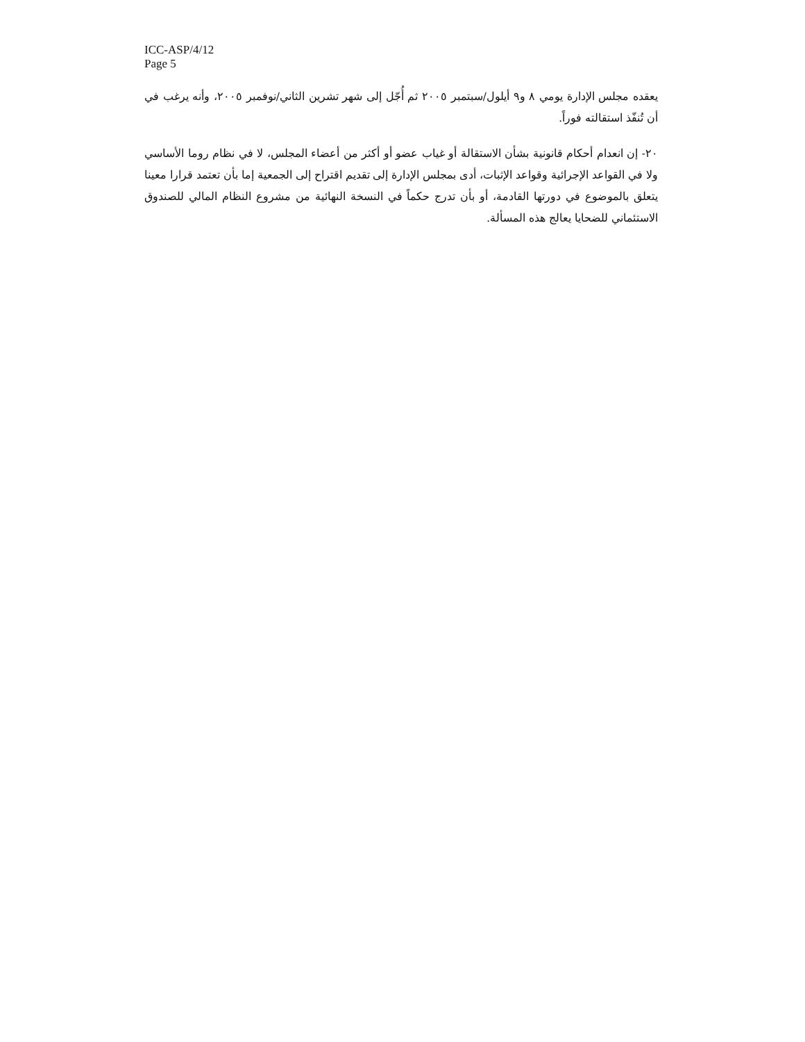ICC-ASP/4/12
Page 5
يعقده مجلس الإدارة يومي ٨ و٩ أيلول/سبتمبر ٢٠٠٥ ثم أُجّل إلى شهر تشرين الثاني/نوفمبر ٢٠٠٥، وأنه يرغب في أن تُنفّذ استقالته فوراً.
٢٠- إن انعدام أحكام قانونية بشأن الاستقالة أو غياب عضو أو أكثر من أعضاء المجلس، لا في نظام روما الأساسي ولا في القواعد الإجرائية وقواعد الإثبات، أدى بمجلس الإدارة إلى تقديم اقتراح إلى الجمعية إما بأن تعتمد قرارا معينا يتعلق بالموضوع في دورتها القادمة، أو بأن تدرج حكماً في النسخة النهائية من مشروع النظام المالي للصندوق الاستئماني للضحايا يعالج هذه المسألة.